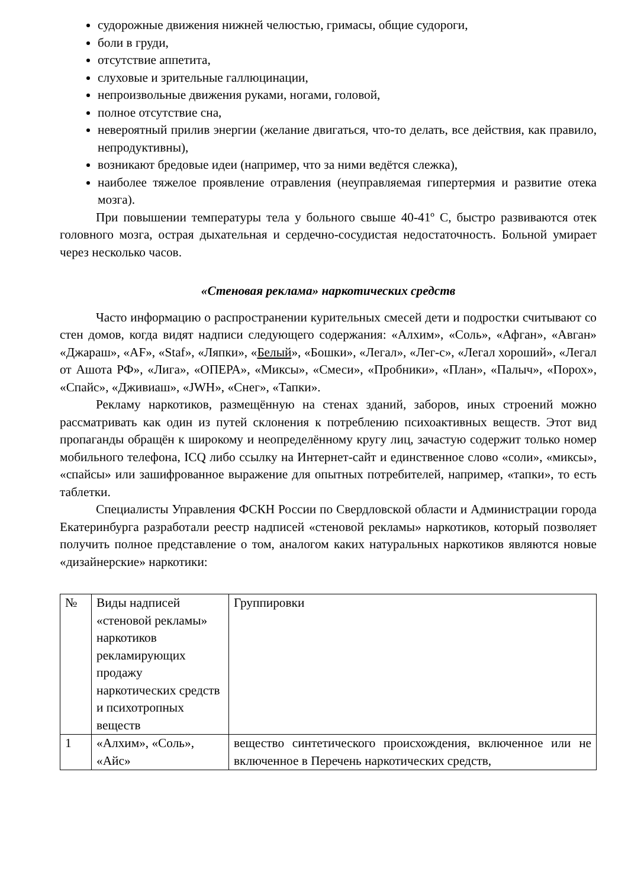судорожные движения нижней челюстью, гримасы, общие судороги,
боли в груди,
отсутствие аппетита,
слуховые и зрительные галлюцинации,
непроизвольные движения руками, ногами, головой,
полное отсутствие сна,
невероятный прилив энергии (желание двигаться, что-то делать, все действия, как правило, непродуктивны),
возникают бредовые идеи (например, что за ними ведётся слежка),
наиболее тяжелое проявление отравления (неуправляемая гипертермия и развитие отека мозга).
При повышении температуры тела у больного свыше 40-41º С, быстро развиваются отек головного мозга, острая дыхательная и сердечно-сосудистая недостаточность. Больной умирает через несколько часов.
«Стеновая реклама» наркотических средств
Часто информацию о распространении курительных смесей дети и подростки считывают со стен домов, когда видят надписи следующего содержания: «Алхим», «Соль», «Афган», «Авган» «Джараш», «AF», «Staf», «Ляпки», «Белый», «Бошки», «Легал», «Лег-с», «Легал хороший», «Легал от Ашота РФ», «Лига», «ОПЕРА», «Миксы», «Смеси», «Пробники», «План», «Палыч», «Порох», «Спайс», «Дживиаш», «JWH», «Снег», «Тапки».
Рекламу наркотиков, размещённую на стенах зданий, заборов, иных строений можно рассматривать как один из путей склонения к потреблению психоактивных веществ. Этот вид пропаганды обращён к широкому и неопределённому кругу лиц, зачастую содержит только номер мобильного телефона, ICQ либо ссылку на Интернет-сайт и единственное слово «соли», «миксы», «спайсы» или зашифрованное выражение для опытных потребителей, например, «тапки», то есть таблетки.
Специалисты Управления ФСКН России по Свердловской области и Администрации города Екатеринбурга разработали реестр надписей «стеновой рекламы» наркотиков, который позволяет получить полное представление о том, аналогом каких натуральных наркотиков являются новые «дизайнерские» наркотики:
| № | Виды надписей «стеновой рекламы» наркотиков рекламирующих продажу наркотических средств и психотропных веществ | Группировки |
| 1 | «Алхим», «Соль», «Айс» | вещество синтетического происхождения, включенное или не включенное в Перечень наркотических средств, |